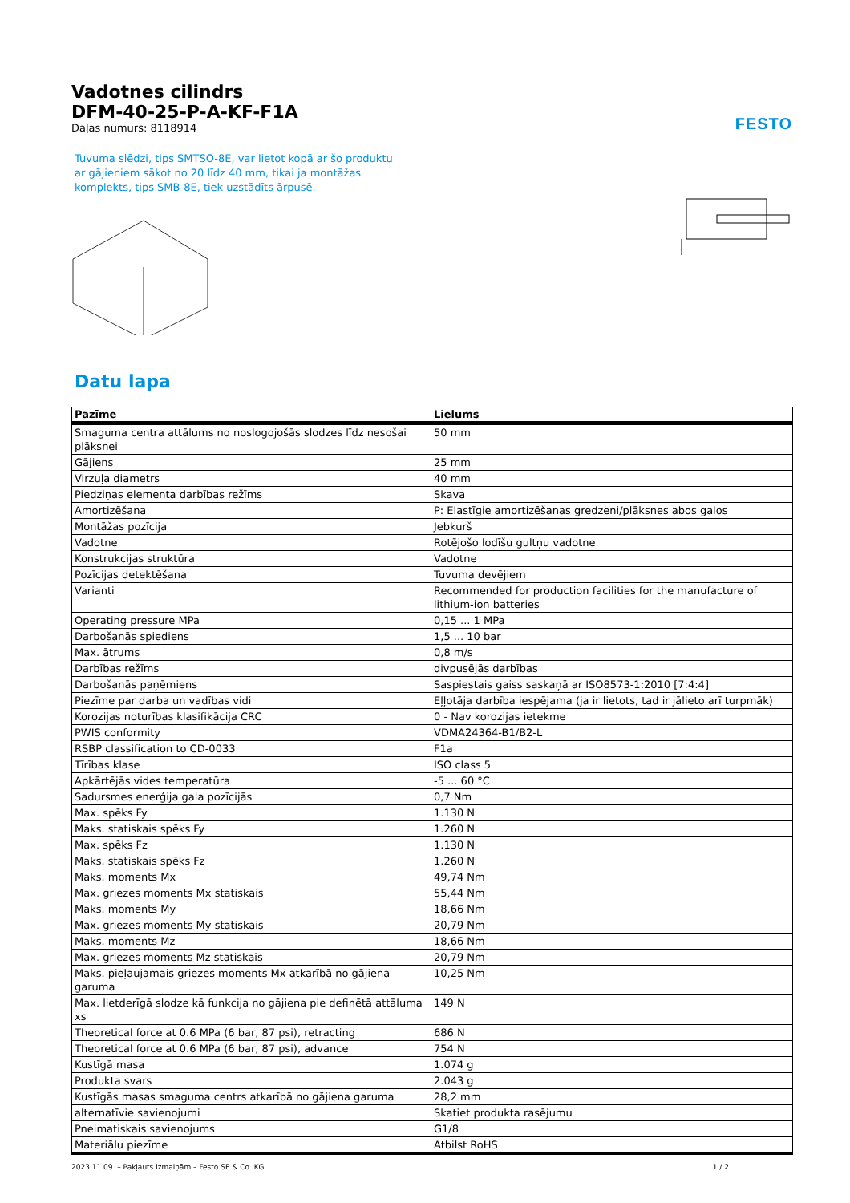FESTO
Vadotnes cilindrs
DFM-40-25-P-A-KF-F1A
Daļas numurs: 8118914
Tuvuma slēdzi, tips SMTSO-8E, var lietot kopā ar šo produktu ar gājieniem sākot no 20 līdz 40 mm, tikai ja montāžas komplekts, tips SMB-8E, tiek uzstādīts ārpusē.
Datu lapa
| Pazīme | Lielums |
| --- | --- |
| Smaguma centra attālums no noslogojošās slodzes līdz nesošai plāksnei | 50 mm |
| Gājiens | 25 mm |
| Virzuļa diametrs | 40 mm |
| Piedziņas elementa darbības režīms | Skava |
| Amortizēšana | P: Elastīgie amortizēšanas gredzeni/plāksnes abos galos |
| Montāžas pozīcija | Jebkurš |
| Vadotne | Rotējošo lodīšu gultņu vadotne |
| Konstrukcijas struktūra | Vadotne |
| Pozīcijas detektēšana | Tuvuma devējiem |
| Varianti | Recommended for production facilities for the manufacture of lithium-ion batteries |
| Operating pressure MPa | 0,15 ... 1 MPa |
| Darbošanās spiediens | 1,5 ... 10 bar |
| Max. ātrums | 0,8 m/s |
| Darbības režīms | divpusējās darbības |
| Darbošanās paņēmiens | Saspiestais gaiss saskaņā ar ISO8573-1:2010 [7:4:4] |
| Piezīme par darba un vadības vidi | Eļļotāja darbība iespējama (ja ir lietots, tad ir jālieto arī turpmāk) |
| Korozijas noturības klasifikācija CRC | 0 - Nav korozijas ietekme |
| PWIS conformity | VDMA24364-B1/B2-L |
| RSBP classification to CD-0033 | F1a |
| Tīrības klase | ISO class 5 |
| Apkārtējās vides temperatūra | -5 ... 60 °C |
| Sadursmes enerģija gala pozīcijās | 0,7 Nm |
| Max. spēks Fy | 1.130 N |
| Maks. statiskais spēks Fy | 1.260 N |
| Max. spēks Fz | 1.130 N |
| Maks. statiskais spēks Fz | 1.260 N |
| Maks. moments Mx | 49,74 Nm |
| Max. griezes moments Mx statiskais | 55,44 Nm |
| Maks. moments My | 18,66 Nm |
| Max. griezes moments My statiskais | 20,79 Nm |
| Maks. moments Mz | 18,66 Nm |
| Max. griezes moments Mz statiskais | 20,79 Nm |
| Maks. pieļaujamais griezes moments Mx atkarībā no gājiena garuma | 10,25 Nm |
| Max. lietderīgā slodze kā funkcija no gājiena pie definētā attāluma xs | 149 N |
| Theoretical force at 0.6 MPa (6 bar, 87 psi), retracting | 686 N |
| Theoretical force at 0.6 MPa (6 bar, 87 psi), advance | 754 N |
| Kustīgā masa | 1.074 g |
| Produkta svars | 2.043 g |
| Kustīgās masas smaguma centrs atkarībā no gājiena garuma | 28,2 mm |
| alternatīvie savienojumi | Skatiet produkta rasējumu |
| Pneimatiskais savienojums | G1/8 |
| Materiālu piezīme | Atbilst RoHS |
2023.11.09. – Pakļauts izmaiņām – Festo SE & Co. KG 1 / 2